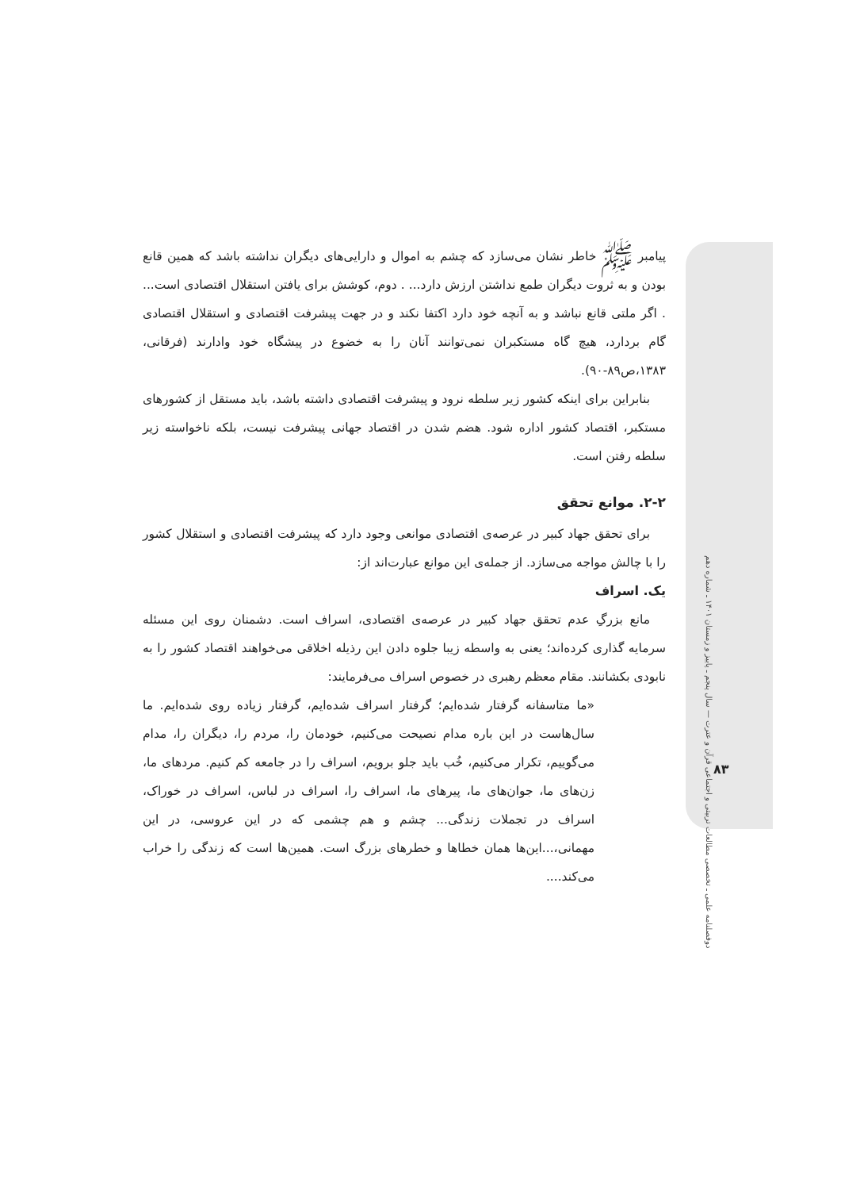دوفصلنامه علمی ـ تخصصی مطالعات تربیتی و اجتماعی قرآن و عترت — سال پنجم ـ پاییز و زمستان ۱۴۰۱ ـ شماره دهم
۸۳
پیامبر ﷺ خاطر نشان می‌سازد که چشم به اموال و دارایی‌های دیگران نداشته باشد که همین قانع بودن و به ثروت دیگران طمع نداشتن ارزش دارد... . دوم، کوشش برای یافتن استقلال اقتصادی است... . اگر ملتی قانع نباشد و به آنچه خود دارد اکتفا نکند و در جهت پیشرفت اقتصادی و استقلال اقتصادی گام بردارد، هیچ گاه مستکبران نمی‌توانند آنان را به خضوع در پیشگاه خود وادارند (فرقانی، ۱۳۸۳،ص۸۹-۹۰).
بنابراین برای اینکه کشور زیر سلطه نرود و پیشرفت اقتصادی داشته باشد، باید مستقل از کشورهای مستکبر، اقتصاد کشور اداره شود. هضم شدن در اقتصاد جهانی پیشرفت نیست، بلکه ناخواسته زیر سلطه رفتن است.
۲-۲. موانع تحقق
برای تحقق جهاد کبیر در عرصه‌ی اقتصادی موانعی وجود دارد که پیشرفت اقتصادی و استقلال کشور را با چالش مواجه می‌سازد. از جمله‌ی این موانع عبارت‌اند از:
یک. اسراف
مانع بزرگِ عدم تحقق جهاد کبیر در عرصه‌ی اقتصادی، اسراف است. دشمنان روی این مسئله سرمایه گذاری کرده‌اند؛ یعنی به واسطه زیبا جلوه دادن این رذیله اخلاقی می‌خواهند اقتصاد کشور را به نابودی بکشانند. مقام معظم رهبری در خصوص اسراف می‌فرمایند:
«ما متاسفانه گرفتار شده‌ایم؛ گرفتار اسراف شده‌ایم، گرفتار زیاده روی شده‌ایم. ما سال‌هاست در این باره مدام نصیحت می‌کنیم، خودمان را، مردم را، دیگران را، مدام می‌گوییم، تکرار می‌کنیم، خُب باید جلو برویم، اسراف را در جامعه کم کنیم. مردهای ما، زن‌های ما، جوان‌های ما، پیرهای ما، اسراف را، اسراف در لباس، اسراف در خوراک، اسراف در تجملات زندگی... چشم و هم چشمی که در این عروسی، در این مهمانی،...این‌ها همان خطاها و خطرهای بزرگ است. همین‌ها است که زندگی را خراب می‌کند....